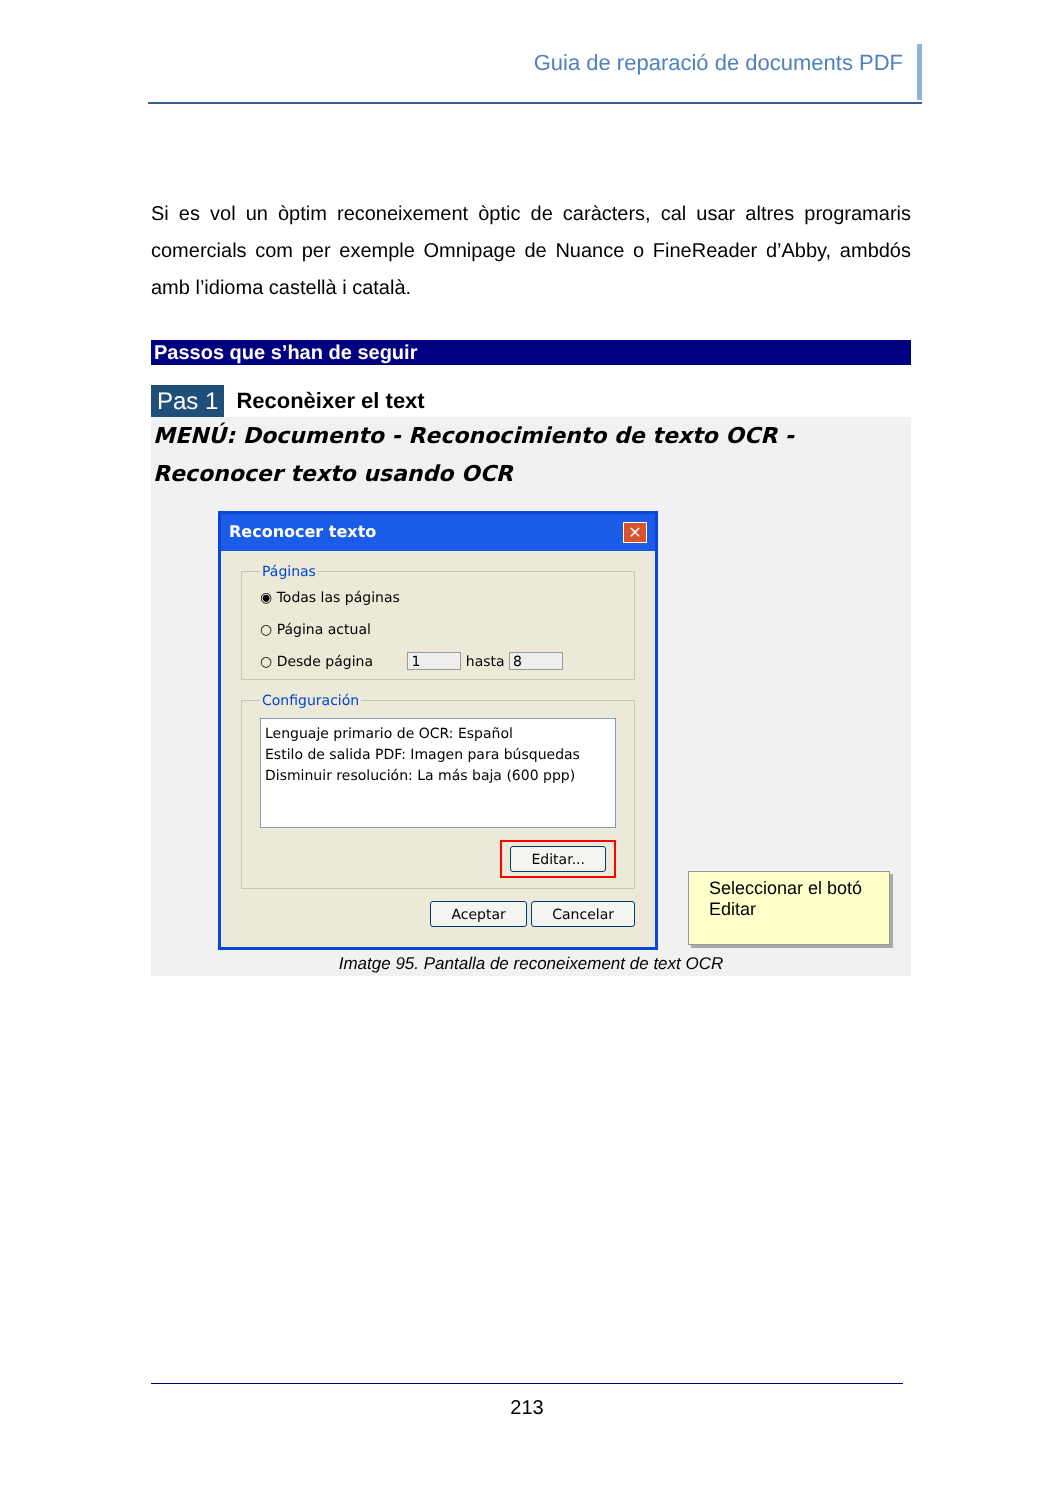Guia de reparació de documents PDF
Si es vol un òptim reconeixement òptic de caràcters, cal usar altres programaris comercials com per exemple Omnipage de Nuance o FineReader d’Abby, ambdós amb l’idioma castellà i català.
Passos que s’han de seguir
Pas 1 Reconèixer el text
MENÚ: Documento - Reconocimiento de texto OCR - Reconocer texto usando OCR
Reconocer texto ✕
Páginas
◉ Todas las páginas
○ Página actual
○ Desde página 1 hasta 8
Configuración
Lenguaje primario de OCR: Español
Estilo de salida PDF: Imagen para búsquedas
Disminuir resolución: La más baja (600 ppp)
Editar...
Aceptar Cancelar
Seleccionar el botó Editar
Imatge 95. Pantalla de reconeixement de text OCR
213